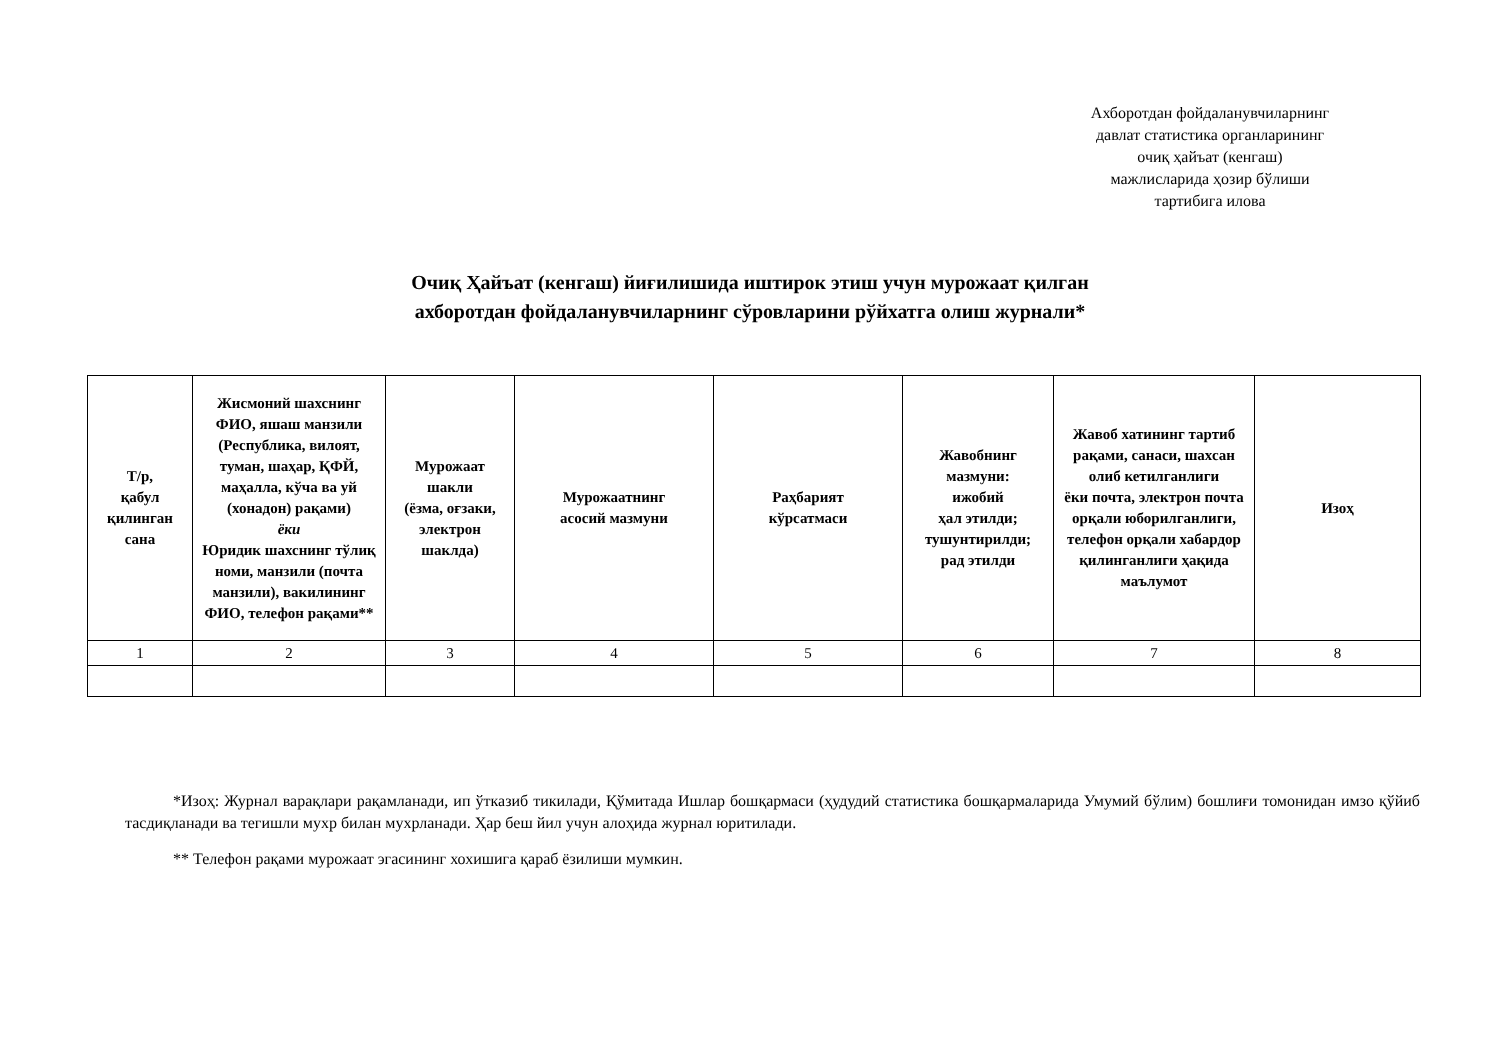Ахборотдан фойдаланувчиларнинг
давлат статистика органларининг
очиқ ҳайъат (кенгаш)
мажлисларида ҳозир бўлиши
тартибига илова
Очиқ Ҳайъат (кенгаш) йиғилишида иштирок этиш учун мурожаат қилган
ахборотдан фойдаланувчиларнинг сўровларини рўйхатга олиш журнали*
| Т/р, қабул қилинган сана | Жисмоний шахснинг ФИО, яшаш манзили (Республика, вилоят, туман, шаҳар, ҚФЙ, маҳалла, кўча ва уй (хонадон) рақами) ёки Юридик шахснинг тўлиқ номи, манзили (почта манзили), вакилининг ФИО, телефон рақами** | Мурожаат шакли (ёзма, оғзаки, электрон шаклда) | Мурожаатнинг асосий мазмуни | Раҳбарият кўрсатмаси | Жавобнинг мазмуни: ижобий ҳал этилди; тушунтирилди; рад этилди | Жавоб хатининг тартиб рақами, санаси, шахсан олиб кетилганлиги ёки почта, электрон почта орқали юборилганлиги, телефон орқали хабардор қилинганлиги ҳақида маълумот | Изоҳ |
| --- | --- | --- | --- | --- | --- | --- | --- |
| 1 | 2 | 3 | 4 | 5 | 6 | 7 | 8 |
*Изоҳ: Журнал варақлари рақамланади, ип ўтказиб тикилади, Қўмитада Ишлар бошқармаси (ҳудудий статистика бошқармаларида Умумий бўлим) бошлиғи томонидан имзо қўйиб тасдиқланади ва тегишли мухр билан мухрланади. Ҳар беш йил учун алоҳида журнал юритилади.
** Телефон рақами мурожаат эгасининг хохишига қараб ёзилиши мумкин.